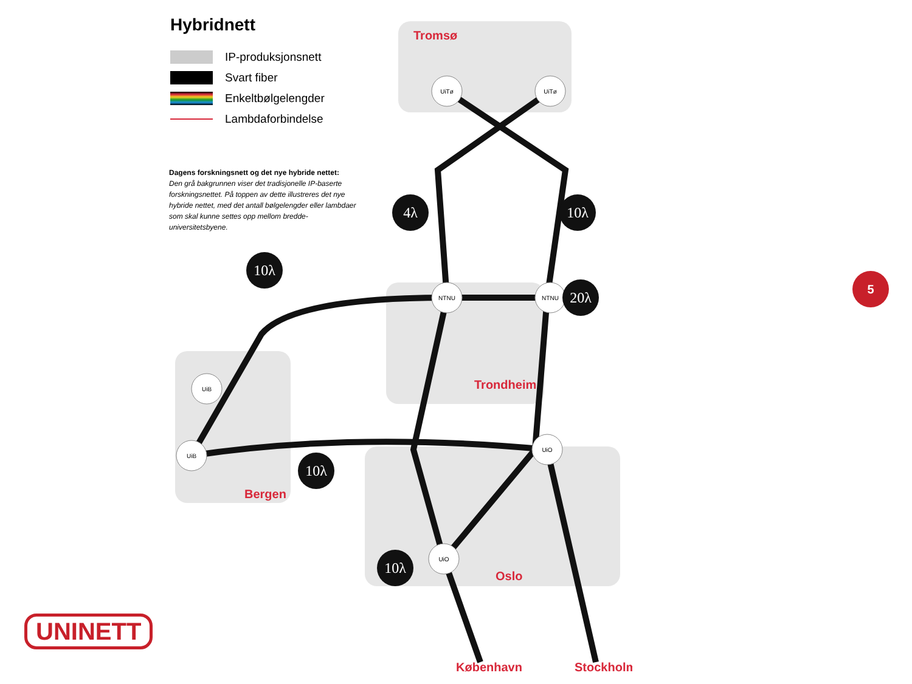UiTø
UiTø
NTNU
NTNU
UiB
UiB
UiO
UiO
4λ
10λ
10λ
20λ
10λ
10λ
Tromsø
Trondheim
Bergen
Oslo
København
Stockholm
Hybridnett
IP-produksjonsnett
Svart fiber
Enkeltbølgelengder
Lambdaforbindelse
Dagens forskningsnett og det nye hybride nettet:
Den grå bakgrunnen viser det tradisjonelle IP-baserte forskningsnettet. På toppen av dette illustreres det nye hybride nettet, med det antall bølgelengder eller lambdaer som skal kunne settes opp mellom bredde-universitetsbyene.
UNINETT
5